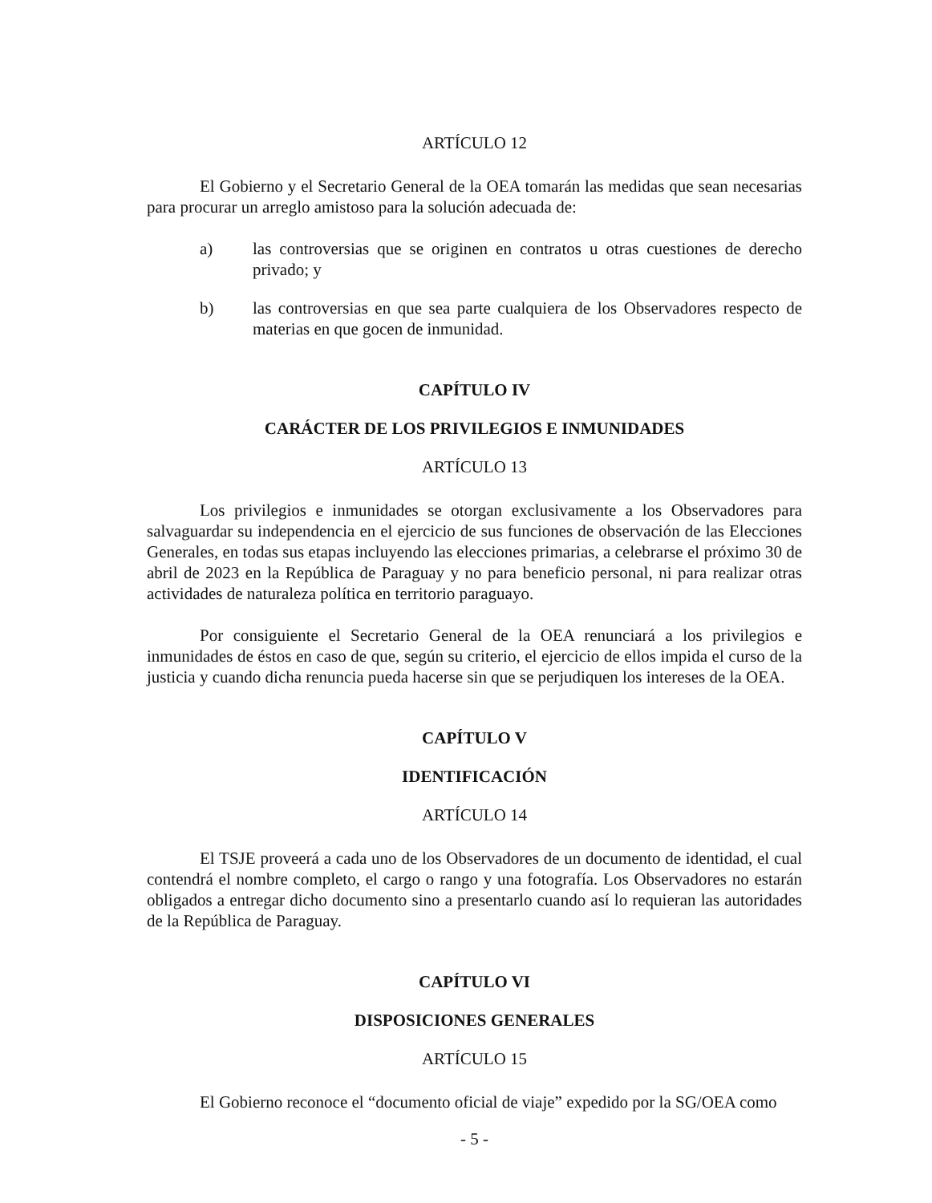ARTÍCULO 12
El Gobierno y el Secretario General de la OEA tomarán las medidas que sean necesarias para procurar un arreglo amistoso para la solución adecuada de:
a) las controversias que se originen en contratos u otras cuestiones de derecho privado; y
b) las controversias en que sea parte cualquiera de los Observadores respecto de materias en que gocen de inmunidad.
CAPÍTULO IV
CARÁCTER DE LOS PRIVILEGIOS E INMUNIDADES
ARTÍCULO 13
Los privilegios e inmunidades se otorgan exclusivamente a los Observadores para salvaguardar su independencia en el ejercicio de sus funciones de observación de las Elecciones Generales, en todas sus etapas incluyendo las elecciones primarias, a celebrarse el próximo 30 de abril de 2023 en la República de Paraguay y no para beneficio personal, ni para realizar otras actividades de naturaleza política en territorio paraguayo.
Por consiguiente el Secretario General de la OEA renunciará a los privilegios e inmunidades de éstos en caso de que, según su criterio, el ejercicio de ellos impida el curso de la justicia y cuando dicha renuncia pueda hacerse sin que se perjudiquen los intereses de la OEA.
CAPÍTULO V
IDENTIFICACIÓN
ARTÍCULO 14
El TSJE proveerá a cada uno de los Observadores de un documento de identidad, el cual contendrá el nombre completo, el cargo o rango y una fotografía. Los Observadores no estarán obligados a entregar dicho documento sino a presentarlo cuando así lo requieran las autoridades de la República de Paraguay.
CAPÍTULO VI
DISPOSICIONES GENERALES
ARTÍCULO 15
El Gobierno reconoce el “documento oficial de viaje” expedido por la SG/OEA como
- 5 -